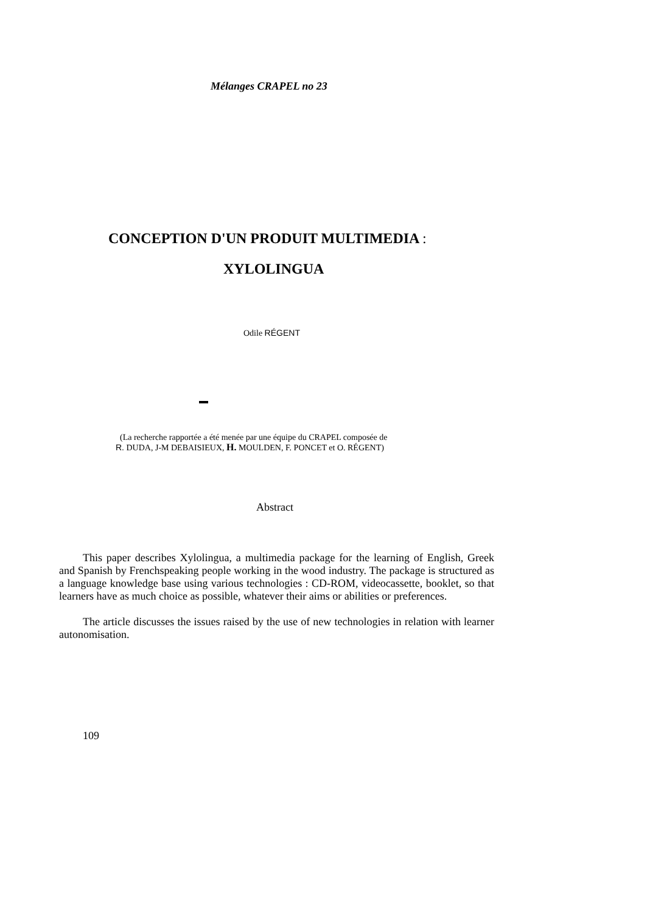Mélanges CRAPEL no 23
CONCEPTION D'UN PRODUIT MULTIMEDIA :
XYLOLINGUA
Odile RÉGENT
(La recherche rapportée a été menée par une équipe du CRAPEL composée de
R. DUDA, J-M DEBAISIEUX, H. MOULDEN, F. PONCET et O. RÉGENT)
Abstract
This paper describes Xylolingua, a multimedia package for the learning of English, Greek and Spanish by Frenchspeaking people working in the wood industry. The package is structured as a language knowledge base using various technologies : CD-ROM, videocassette, booklet, so that learners have as much choice as possible, whatever their aims or abilities or preferences.
The article discusses the issues raised by the use of new technologies in relation with learner autonomisation.
109